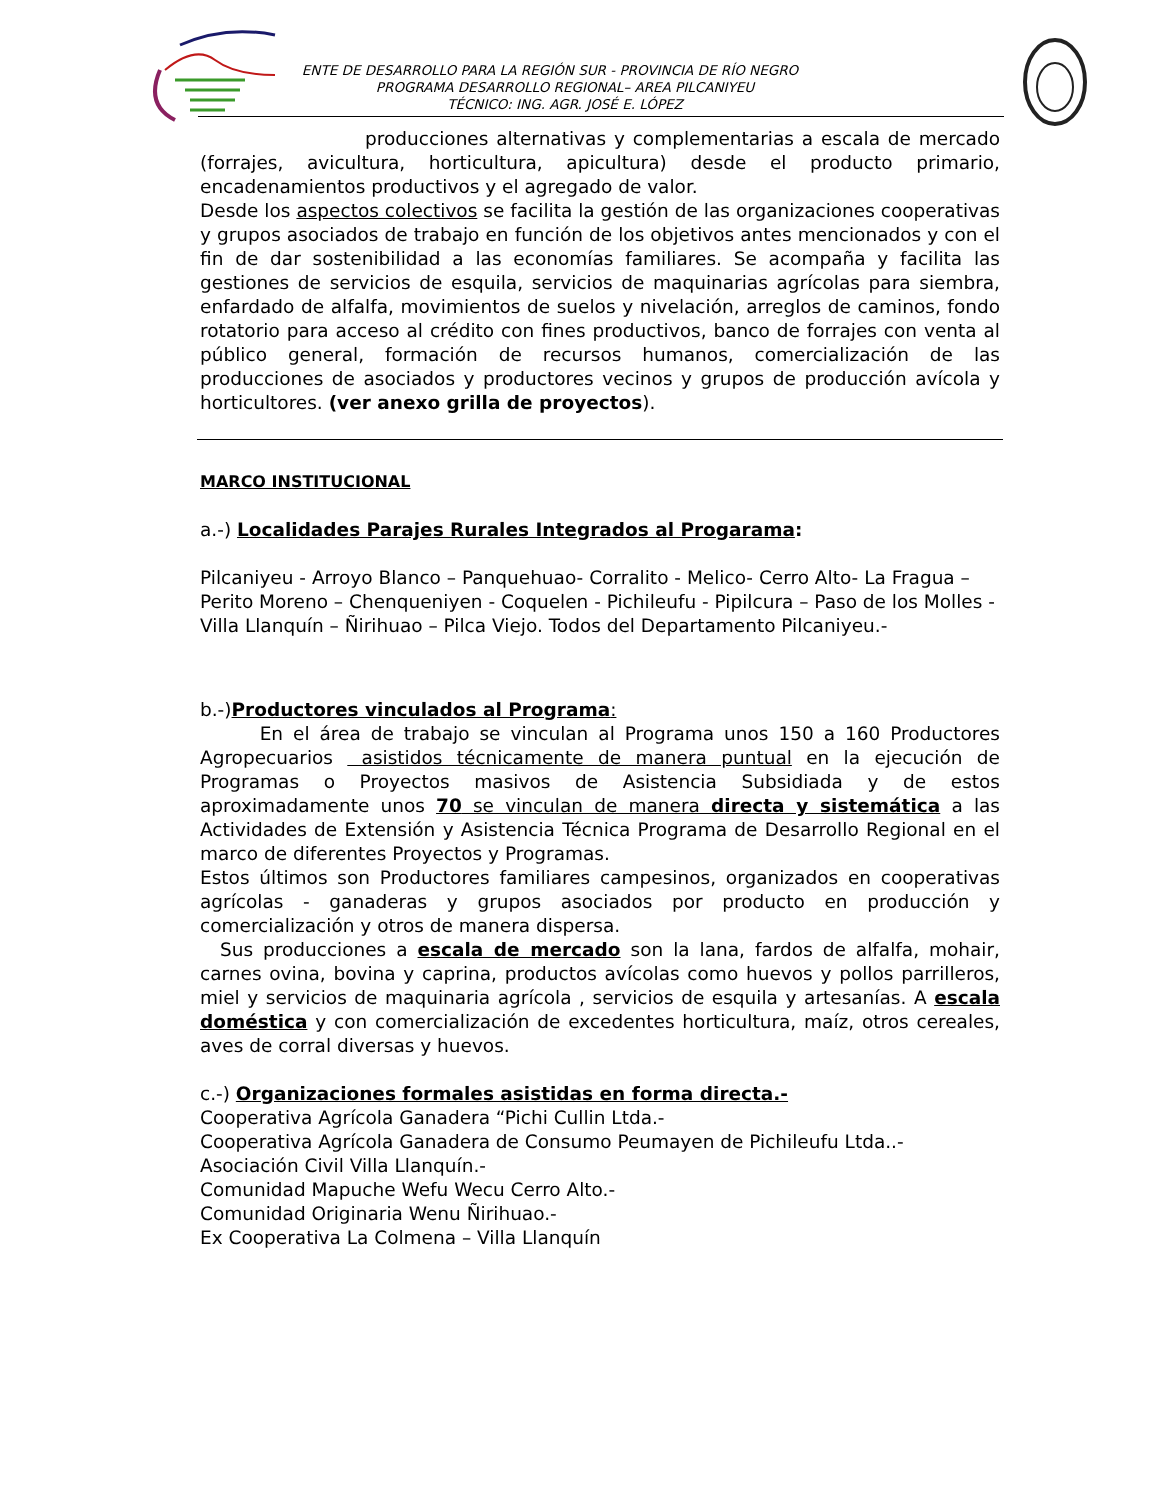ENTE DE DESARROLLO PARA LA REGIÓN SUR - PROVINCIA DE RÍO NEGRO
PROGRAMA DESARROLLO REGIONAL– AREA PILCANIYEU
TÉCNICO: ING. AGR. JOSÉ E. LÓPEZ
producciones alternativas y complementarias a escala de mercado (forrajes, avicultura, horticultura, apicultura) desde el producto primario, encadenamientos productivos y el agregado de valor.
Desde los aspectos colectivos se facilita la gestión de las organizaciones cooperativas y grupos asociados de trabajo en función de los objetivos antes mencionados y con el fin de dar sostenibilidad a las economías familiares. Se acompaña y facilita las gestiones de servicios de esquila, servicios de maquinarias agrícolas para siembra, enfardado de alfalfa, movimientos de suelos y nivelación, arreglos de caminos, fondo rotatorio para acceso al crédito con fines productivos, banco de forrajes con venta al público general, formación de recursos humanos, comercialización de las producciones de asociados y productores vecinos y grupos de producción avícola y horticultores. (ver anexo grilla de proyectos).
MARCO INSTITUCIONAL
a.-) Localidades Parajes Rurales Integrados al Progarama:
Pilcaniyeu - Arroyo Blanco – Panquehuao- Corralito - Melico- Cerro Alto- La Fragua – Perito Moreno – Chenqueniyen - Coquelen - Pichileufu - Pipilcura – Paso de los Molles - Villa Llanquín – Ñirihuao – Pilca Viejo. Todos del Departamento Pilcaniyeu.-
b.-)Productores vinculados al Programa:
En el área de trabajo se vinculan al Programa unos 150 a 160 Productores Agropecuarios asistidos técnicamente de manera puntual en la ejecución de Programas o Proyectos masivos de Asistencia Subsidiada y de estos aproximadamente unos 70 se vinculan de manera directa y sistemática a las Actividades de Extensión y Asistencia Técnica Programa de Desarrollo Regional en el marco de diferentes Proyectos y Programas.
Estos últimos son Productores familiares campesinos, organizados en cooperativas agrícolas - ganaderas y grupos asociados por producto en producción y comercialización y otros de manera dispersa.
Sus producciones a escala de mercado son la lana, fardos de alfalfa, mohair, carnes ovina, bovina y caprina, productos avícolas como huevos y pollos parrilleros, miel y servicios de maquinaria agrícola , servicios de esquila y artesanías. A escala doméstica y con comercialización de excedentes horticultura, maíz, otros cereales, aves de corral diversas y huevos.
c.-) Organizaciones formales asistidas en forma directa.-
Cooperativa Agrícola Ganadera “Pichi Cullin Ltda.-
Cooperativa Agrícola Ganadera de Consumo Peumayen de Pichileufu Ltda..-
Asociación Civil Villa Llanquín.-
Comunidad Mapuche Wefu Wecu Cerro Alto.-
Comunidad Originaria Wenu Ñirihuao.-
Ex Cooperativa La Colmena – Villa Llanquín